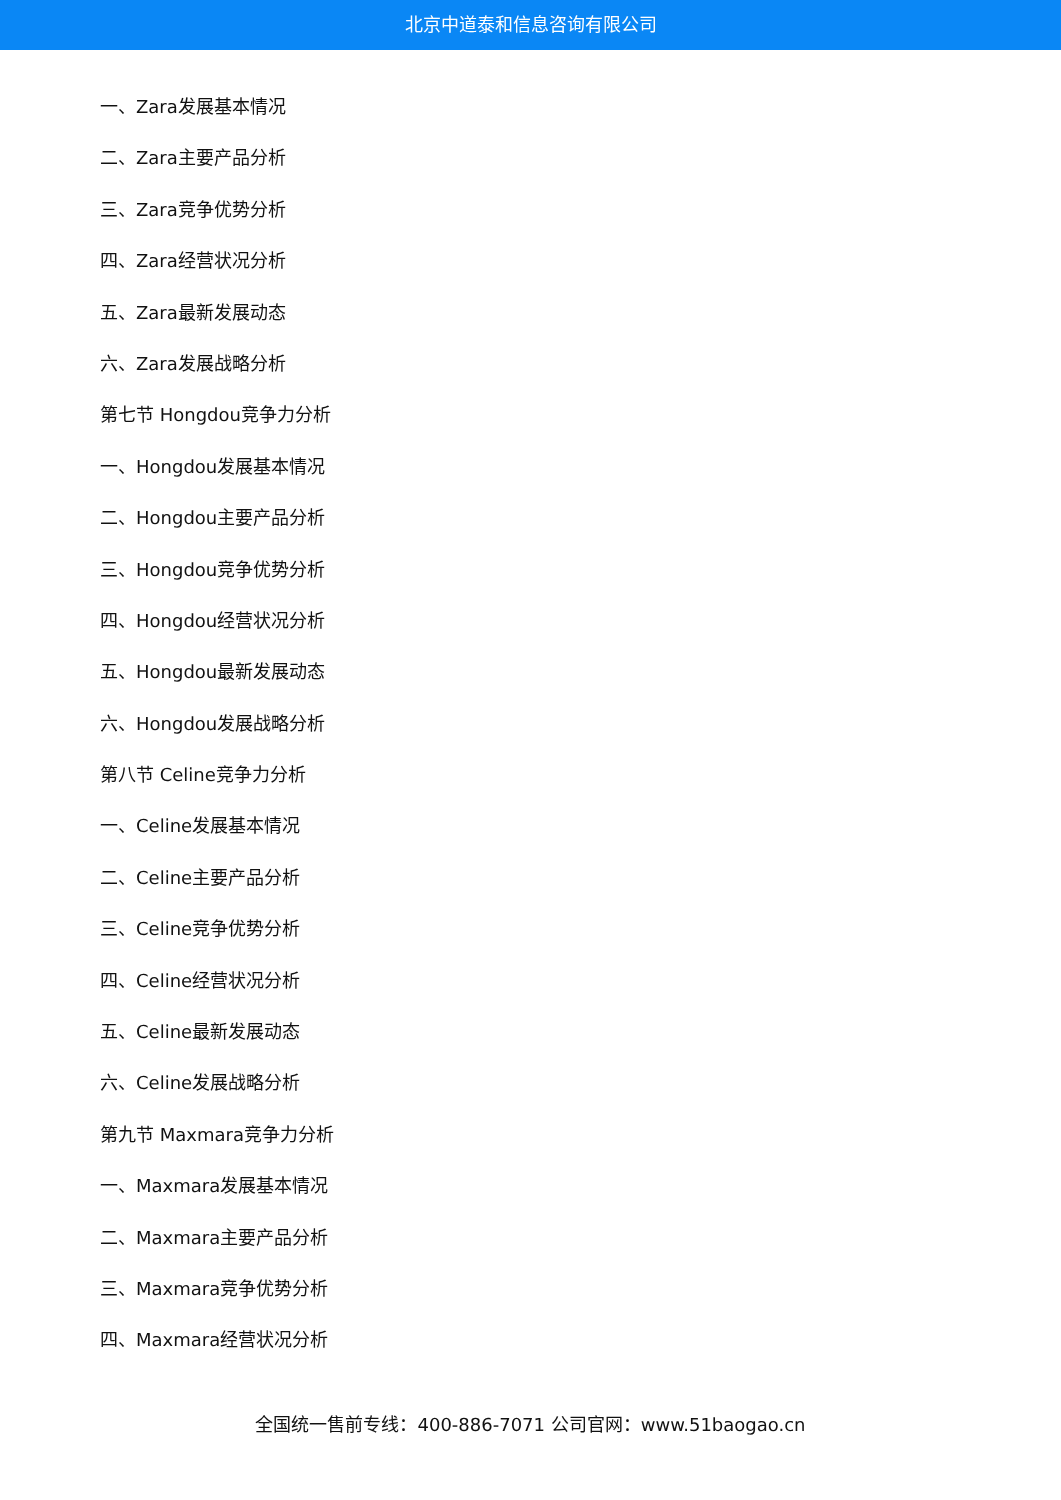北京中道泰和信息咨询有限公司
一、Zara发展基本情况
二、Zara主要产品分析
三、Zara竞争优势分析
四、Zara经营状况分析
五、Zara最新发展动态
六、Zara发展战略分析
第七节 Hongdou竞争力分析
一、Hongdou发展基本情况
二、Hongdou主要产品分析
三、Hongdou竞争优势分析
四、Hongdou经营状况分析
五、Hongdou最新发展动态
六、Hongdou发展战略分析
第八节 Celine竞争力分析
一、Celine发展基本情况
二、Celine主要产品分析
三、Celine竞争优势分析
四、Celine经营状况分析
五、Celine最新发展动态
六、Celine发展战略分析
第九节 Maxmara竞争力分析
一、Maxmara发展基本情况
二、Maxmara主要产品分析
三、Maxmara竞争优势分析
四、Maxmara经营状况分析
全国统一售前专线：400-886-7071 公司官网：www.51baogao.cn